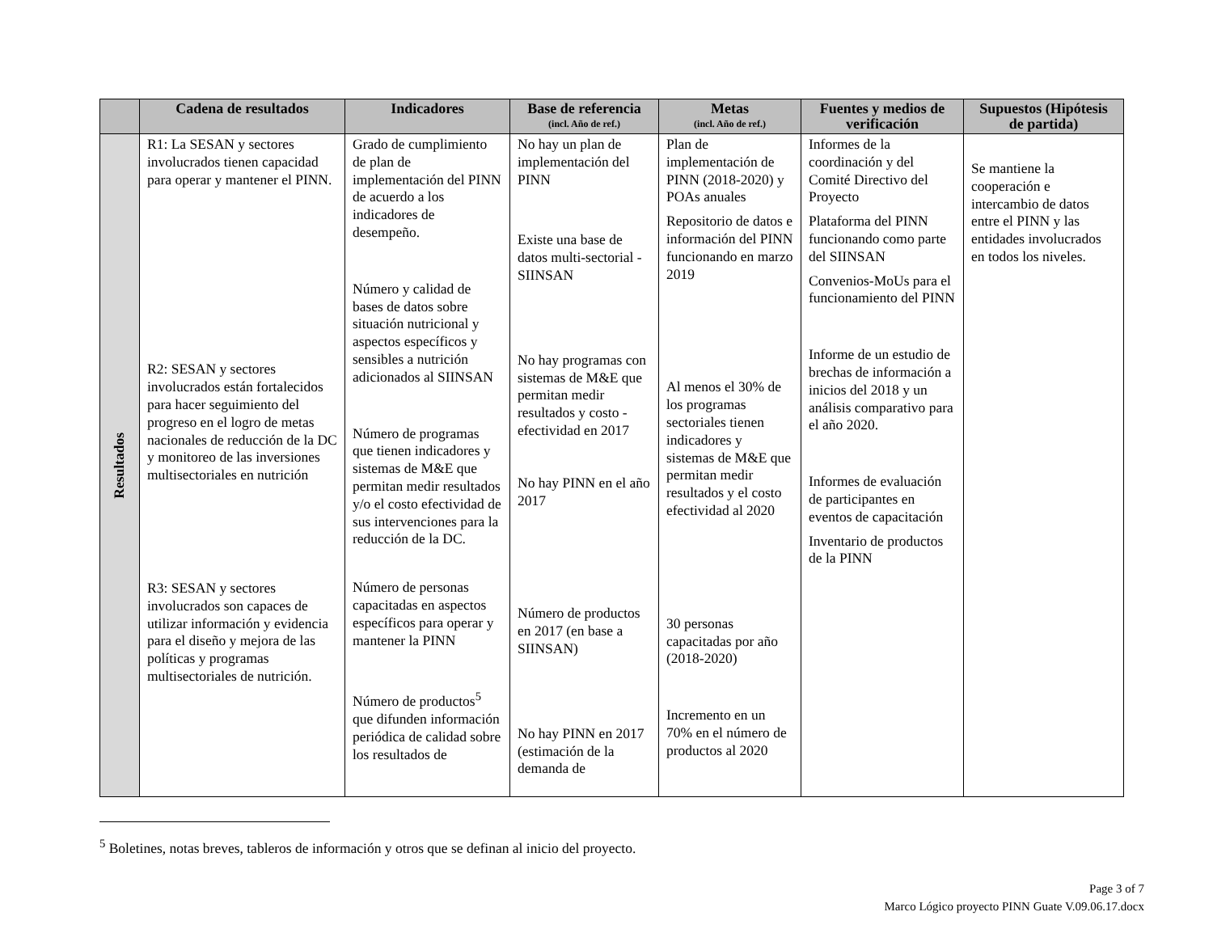| | Cadena de resultados | Indicadores | Base de referencia (incl. Año de ref.) | Metas (incl. Año de ref.) | Fuentes y medios de verificación | Supuestos (Hipótesis de partida) |
| --- | --- | --- | --- | --- | --- | --- |
| Resultados | R1: La SESAN y sectores involucrados tienen capacidad para operar y mantener el PINN. R2: SESAN y sectores involucrados están fortalecidos para hacer seguimiento del progreso en el logro de metas nacionales de reducción de la DC y monitoreo de las inversiones multisectoriales en nutrición R3: SESAN y sectores involucrados son capaces de utilizar información y evidencia para el diseño y mejora de las políticas y programas multisectoriales de nutrición. | Grado de cumplimiento de plan de implementación del PINN de acuerdo a los indicadores de desempeño. Número y calidad de bases de datos sobre situación nutricional y aspectos específicos y sensibles a nutrición adicionados al SIINSAN Número de programas que tienen indicadores y sistemas de M&E que permitan medir resultados y/o el costo efectividad de sus intervenciones para la reducción de la DC. Número de personas capacitadas en aspectos específicos para operar y mantener la PINN Número de productos<sup>5</sup> que difunden información periódica de calidad sobre los resultados de | No hay un plan de implementación del PINN Existe una base de datos multi-sectorial - SIINSAN No hay programas con sistemas de M&E que permitan medir resultados y costo -efectividad en 2017 No hay PINN en el año 2017 Número de productos en 2017 (en base a SIINSAN) No hay PINN en 2017 (estimación de la demanda de | Plan de implementación de PINN (2018-2020) y POAs anuales Repositorio de datos e información del PINN funcionando en marzo 2019 Al menos el 30% de los programas sectoriales tienen indicadores y sistemas de M&E que permitan medir resultados y el costo efectividad al 2020 30 personas capacitadas por año (2018-2020) Incremento en un 70% en el número de productos al 2020 | Informes de la coordinación y del Comité Directivo del Proyecto Plataforma del PINN funcionando como parte del SIINSAN Convenios-MoUs para el funcionamiento del PINN Informe de un estudio de brechas de información a inicios del 2018 y un análisis comparativo para el año 2020. Informes de evaluación de participantes en eventos de capacitación Inventario de productos de la PINN | Se mantiene la cooperación e intercambio de datos entre el PINN y las entidades involucrados en todos los niveles. |
<sup>5</sup> Boletines, notas breves, tableros de información y otros que se definan al inicio del proyecto.
Page 3 of 7
Marco Lógico proyecto PINN Guate V.09.06.17.docx